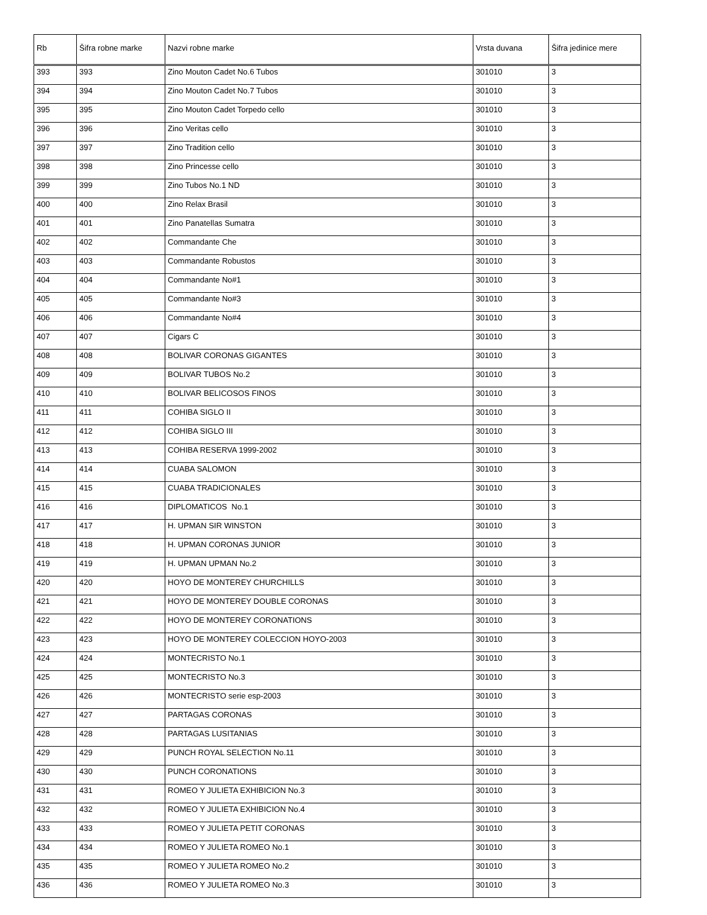| Rb | Šifra robne marke | Nazvi robne marke | Vrsta duvana | Šifra jedinice mere |
| --- | --- | --- | --- | --- |
| 393 | 393 | Zino Mouton Cadet No.6 Tubos | 301010 | 3 |
| 394 | 394 | Zino Mouton Cadet No.7 Tubos | 301010 | 3 |
| 395 | 395 | Zino Mouton Cadet Torpedo cello | 301010 | 3 |
| 396 | 396 | Zino Veritas cello | 301010 | 3 |
| 397 | 397 | Zino Tradition cello | 301010 | 3 |
| 398 | 398 | Zino Princesse cello | 301010 | 3 |
| 399 | 399 | Zino Tubos No.1 ND | 301010 | 3 |
| 400 | 400 | Zino Relax Brasil | 301010 | 3 |
| 401 | 401 | Zino Panatellas Sumatra | 301010 | 3 |
| 402 | 402 | Commandante Che | 301010 | 3 |
| 403 | 403 | Commandante Robustos | 301010 | 3 |
| 404 | 404 | Commandante No#1 | 301010 | 3 |
| 405 | 405 | Commandante No#3 | 301010 | 3 |
| 406 | 406 | Commandante No#4 | 301010 | 3 |
| 407 | 407 | Cigars C | 301010 | 3 |
| 408 | 408 | BOLIVAR CORONAS GIGANTES | 301010 | 3 |
| 409 | 409 | BOLIVAR TUBOS No.2 | 301010 | 3 |
| 410 | 410 | BOLIVAR BELICOSOS FINOS | 301010 | 3 |
| 411 | 411 | COHIBA SIGLO II | 301010 | 3 |
| 412 | 412 | COHIBA SIGLO III | 301010 | 3 |
| 413 | 413 | COHIBA RESERVA 1999-2002 | 301010 | 3 |
| 414 | 414 | CUABA SALOMON | 301010 | 3 |
| 415 | 415 | CUABA TRADICIONALES | 301010 | 3 |
| 416 | 416 | DIPLOMATICOS No.1 | 301010 | 3 |
| 417 | 417 | H. UPMAN SIR WINSTON | 301010 | 3 |
| 418 | 418 | H. UPMAN CORONAS JUNIOR | 301010 | 3 |
| 419 | 419 | H. UPMAN UPMAN No.2 | 301010 | 3 |
| 420 | 420 | HOYO DE MONTEREY CHURCHILLS | 301010 | 3 |
| 421 | 421 | HOYO DE MONTEREY DOUBLE CORONAS | 301010 | 3 |
| 422 | 422 | HOYO DE MONTEREY CORONATIONS | 301010 | 3 |
| 423 | 423 | HOYO DE MONTEREY COLECCION HOYO-2003 | 301010 | 3 |
| 424 | 424 | MONTECRISTO No.1 | 301010 | 3 |
| 425 | 425 | MONTECRISTO No.3 | 301010 | 3 |
| 426 | 426 | MONTECRISTO serie esp-2003 | 301010 | 3 |
| 427 | 427 | PARTAGAS CORONAS | 301010 | 3 |
| 428 | 428 | PARTAGAS LUSITANIAS | 301010 | 3 |
| 429 | 429 | PUNCH ROYAL SELECTION No.11 | 301010 | 3 |
| 430 | 430 | PUNCH CORONATIONS | 301010 | 3 |
| 431 | 431 | ROMEO Y JULIETA EXHIBICION No.3 | 301010 | 3 |
| 432 | 432 | ROMEO Y JULIETA EXHIBICION No.4 | 301010 | 3 |
| 433 | 433 | ROMEO Y JULIETA PETIT CORONAS | 301010 | 3 |
| 434 | 434 | ROMEO Y JULIETA ROMEO No.1 | 301010 | 3 |
| 435 | 435 | ROMEO Y JULIETA ROMEO No.2 | 301010 | 3 |
| 436 | 436 | ROMEO Y JULIETA ROMEO No.3 | 301010 | 3 |